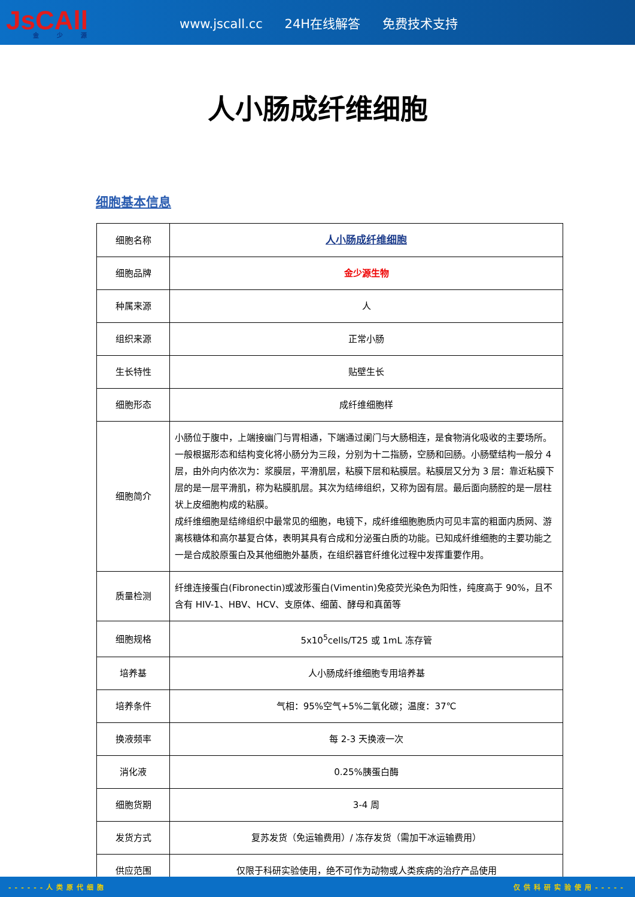JsCAll
金少源
www.jscall.cc 24H在线解答 免费技术支持
人小肠成纤维细胞
细胞基本信息
| 细胞名称 | 人小肠成纤维细胞 |
| 细胞品牌 | 金少源生物 |
| 种属来源 | 人 |
| 组织来源 | 正常小肠 |
| 生长特性 | 贴壁生长 |
| 细胞形态 | 成纤维细胞样 |
| 细胞简介 | 小肠位于腹中，上端接幽门与胃相通，下端通过阑门与大肠相连，是食物消化吸收的主要场所。一般根据形态和结构变化将小肠分为三段，分别为十二指肠，空肠和回肠。小肠壁结构一般分 4 层，由外向内依次为：浆膜层，平滑肌层，粘膜下层和粘膜层。粘膜层又分为 3 层：靠近粘膜下层的是一层平滑肌，称为粘膜肌层。其次为结缔组织，又称为固有层。最后面向肠腔的是一层柱状上皮细胞构成的粘膜。 成纤维细胞是结缔组织中最常见的细胞，电镜下，成纤维细胞胞质内可见丰富的粗面内质网、游离核糖体和高尔基复合体，表明其具有合成和分泌蛋白质的功能。已知成纤维细胞的主要功能之一是合成胶原蛋白及其他细胞外基质，在组织器官纤维化过程中发挥重要作用。 |
| 质量检测 | 纤维连接蛋白(Fibronectin)或波形蛋白(Vimentin)免疫荧光染色为阳性，纯度高于 90%，且不含有 HIV-1、HBV、HCV、支原体、细菌、酵母和真菌等 |
| 细胞规格 | 5x10<sup>5</sup>cells/T25 或 1mL 冻存管 |
| 培养基 | 人小肠成纤维细胞专用培养基 |
| 培养条件 | 气相：95%空气+5%二氧化碳；温度：37℃ |
| 换液频率 | 每 2-3 天换液一次 |
| 消化液 | 0.25%胰蛋白酶 |
| 细胞货期 | 3-4 周 |
| 发货方式 | 复苏发货（免运输费用）/ 冻存发货（需加干冰运输费用） |
| 供应范围 | 仅限于科研实验使用，绝不可作为动物或人类疾病的治疗产品使用 |
------人类原代细胞 仅供科研实验使用-----